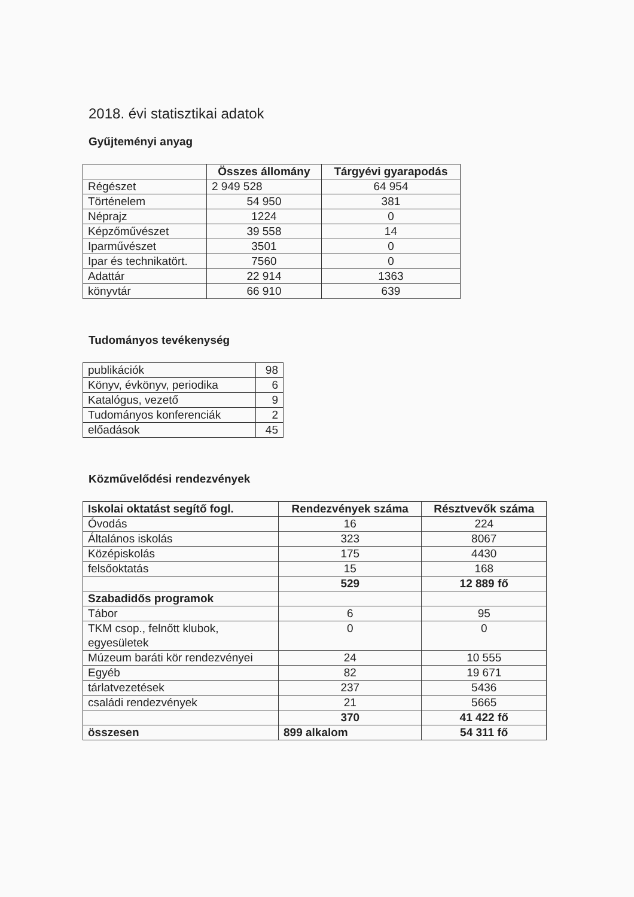2018. évi statisztikai adatok
Gyűjteményi anyag
| | Összes állomány | Tárgyévi gyarapodás |
| --- | --- | --- |
| Régészet | 2 949 528 | 64 954 |
| Történelem | 54 950 | 381 |
| Néprajz | 1224 | 0 |
| Képzőművészet | 39 558 | 14 |
| Iparművészet | 3501 | 0 |
| Ipar és technikatört. | 7560 | 0 |
| Adattár | 22 914 | 1363 |
| könyvtár | 66 910 | 639 |
Tudományos tevékenység
| publikációk | 98 |
| Könyv, évkönyv, periodika | 6 |
| Katalógus, vezető | 9 |
| Tudományos konferenciák | 2 |
| előadások | 45 |
Közművelődési rendezvények
| Iskolai oktatást segítő fogl. | Rendezvények száma | Résztvevők száma |
| --- | --- | --- |
| Óvodás | 16 | 224 |
| Általános iskolás | 323 | 8067 |
| Középiskolás | 175 | 4430 |
| felsőoktatás | 15 | 168 |
| | 529 | 12 889 fő |
| Szabadidős programok | | |
| Tábor | 6 | 95 |
| TKM csop., felnőtt klubok, egyesületek | 0 | 0 |
| Múzeum baráti kör rendezvényei | 24 | 10 555 |
| Egyéb | 82 | 19 671 |
| tárlatvezetések | 237 | 5436 |
| családi rendezvények | 21 | 5665 |
| | 370 | 41 422 fő |
| összesen | 899 alkalom | 54 311 fő |